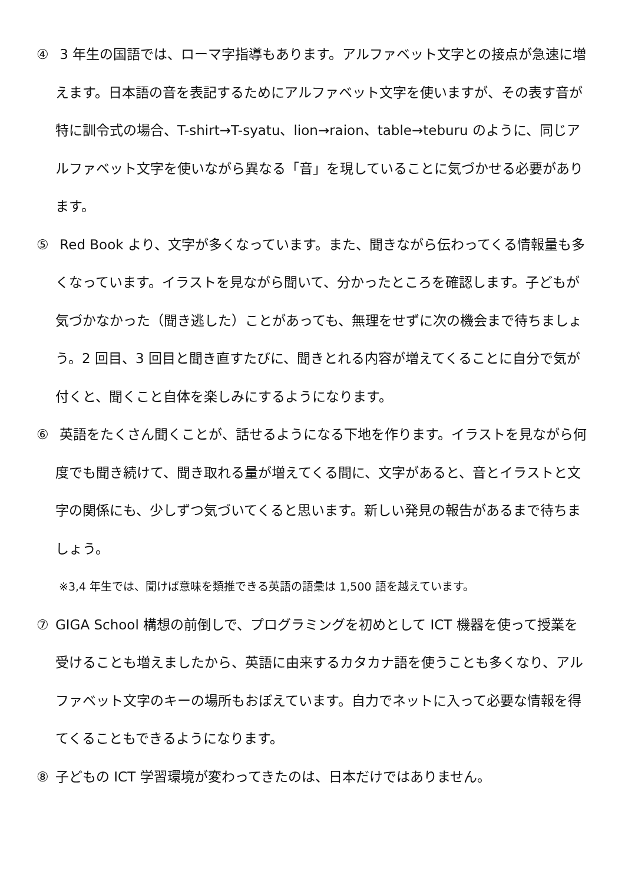④ 3 年生の国語では、ローマ字指導もあります。アルファベット文字との接点が急速に増えます。日本語の音を表記するためにアルファベット文字を使いますが、その表す音が特に訓令式の場合、T-shirt→T-syatu、lion→raion、table→teburu のように、同じアルファベット文字を使いながら異なる「音」を現していることに気づかせる必要があります。
⑤ Red Book より、文字が多くなっています。また、聞きながら伝わってくる情報量も多くなっています。イラストを見ながら聞いて、分かったところを確認します。子どもが気づかなかった（聞き逃した）ことがあっても、無理をせずに次の機会まで待ちましょう。2 回目、3 回目と聞き直すたびに、聞きとれる内容が増えてくることに自分で気が付くと、聞くこと自体を楽しみにするようになります。
⑥ 英語をたくさん聞くことが、話せるようになる下地を作ります。イラストを見ながら何度でも聞き続けて、聞き取れる量が増えてくる間に、文字があると、音とイラストと文字の関係にも、少しずつ気づいてくると思います。新しい発見の報告があるまで待ちましょう。
※3,4 年生では、聞けば意味を類推できる英語の語彙は 1,500 語を越えています。
⑦ GIGA School 構想の前倒しで、プログラミングを初めとして ICT 機器を使って授業を受けることも増えましたから、英語に由来するカタカナ語を使うことも多くなり、アルファベット文字のキーの場所もおぼえています。自力でネットに入って必要な情報を得てくることもできるようになります。
⑧ 子どもの ICT 学習環境が変わってきたのは、日本だけではありません。